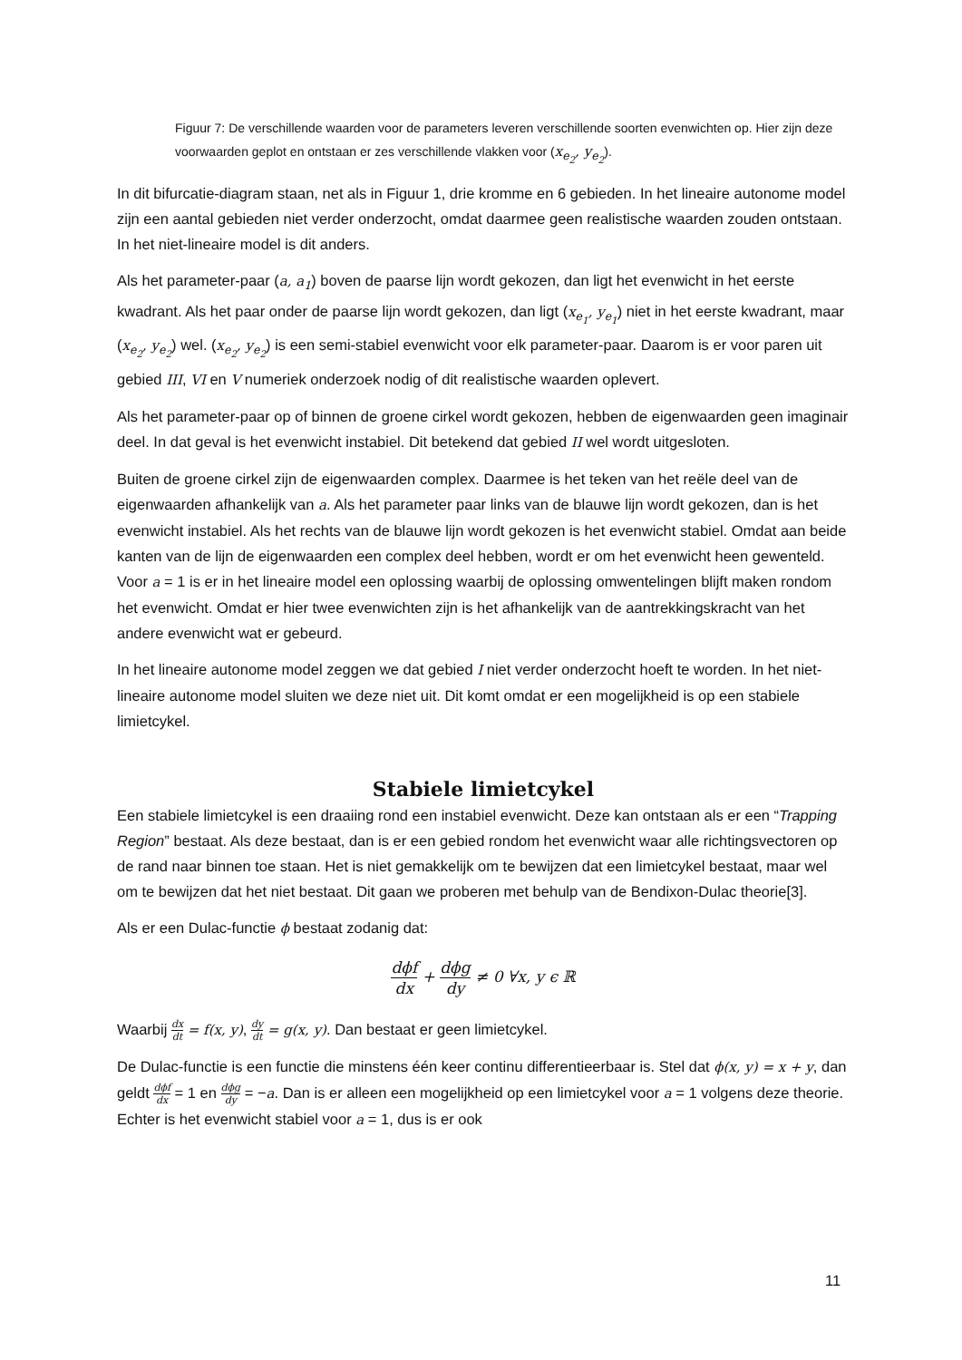Figuur 7: De verschillende waarden voor de parameters leveren verschillende soorten evenwichten op. Hier zijn deze voorwaarden geplot en ontstaan er zes verschillende vlakken voor (x<sub>e<sub>2</sub></sub>, y<sub>e<sub>2</sub></sub>).
In dit bifurcatie-diagram staan, net als in Figuur 1, drie kromme en 6 gebieden. In het lineaire autonome model zijn een aantal gebieden niet verder onderzocht, omdat daarmee geen realistische waarden zouden ontstaan. In het niet-lineaire model is dit anders.
Als het parameter-paar (a, a<sub>1</sub>) boven de paarse lijn wordt gekozen, dan ligt het evenwicht in het eerste kwadrant. Als het paar onder de paarse lijn wordt gekozen, dan ligt (x<sub>e<sub>1</sub></sub>, y<sub>e<sub>1</sub></sub>) niet in het eerste kwadrant, maar (x<sub>e<sub>2</sub></sub>, y<sub>e<sub>2</sub></sub>) wel. (x<sub>e<sub>2</sub></sub>, y<sub>e<sub>2</sub></sub>) is een semi-stabiel evenwicht voor elk parameter-paar. Daarom is er voor paren uit gebied III, VI en V numeriek onderzoek nodig of dit realistische waarden oplevert.
Als het parameter-paar op of binnen de groene cirkel wordt gekozen, hebben de eigenwaarden geen imaginair deel. In dat geval is het evenwicht instabiel. Dit betekend dat gebied II wel wordt uitgesloten.
Buiten de groene cirkel zijn de eigenwaarden complex. Daarmee is het teken van het reële deel van de eigenwaarden afhankelijk van a. Als het parameter paar links van de blauwe lijn wordt gekozen, dan is het evenwicht instabiel. Als het rechts van de blauwe lijn wordt gekozen is het evenwicht stabiel. Omdat aan beide kanten van de lijn de eigenwaarden een complex deel hebben, wordt er om het evenwicht heen gewenteld. Voor a = 1 is er in het lineaire model een oplossing waarbij de oplossing omwentelingen blijft maken rondom het evenwicht. Omdat er hier twee evenwichten zijn is het afhankelijk van de aantrekkingskracht van het andere evenwicht wat er gebeurd.
In het lineaire autonome model zeggen we dat gebied I niet verder onderzocht hoeft te worden. In het niet-lineaire autonome model sluiten we deze niet uit. Dit komt omdat er een mogelijkheid is op een stabiele limietcykel.
Stabiele limietcykel
Een stabiele limietcykel is een draaiing rond een instabiel evenwicht. Deze kan ontstaan als er een “Trapping Region” bestaat. Als deze bestaat, dan is er een gebied rondom het evenwicht waar alle richtingsvectoren op de rand naar binnen toe staan. Het is niet gemakkelijk om te bewijzen dat een limietcykel bestaat, maar wel om te bewijzen dat het niet bestaat. Dit gaan we proberen met behulp van de Bendixon-Dulac theorie[3].
Als er een Dulac-functie ϕ bestaat zodanig dat:
dϕf dx + dϕg dy ≠ 0 ∀x, y ϵ ℝ
Waarbij dx dt = f(x, y), dy dt = g(x, y). Dan bestaat er geen limietcykel.
De Dulac-functie is een functie die minstens één keer continu differentieerbaar is. Stel dat ϕ(x, y) = x + y, dan geldt dϕf dx = 1 en dϕg dy = −a. Dan is er alleen een mogelijkheid op een limietcykel voor a = 1 volgens deze theorie. Echter is het evenwicht stabiel voor a = 1, dus is er ook
11